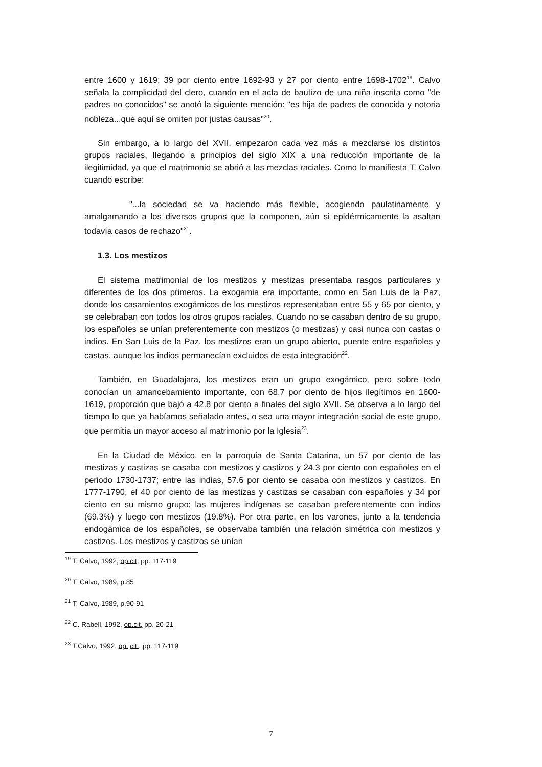entre 1600 y 1619; 39 por ciento entre 1692-93 y 27 por ciento entre 1698-1702<sup>19</sup>. Calvo señala la complicidad del clero, cuando en el acta de bautizo de una niña inscrita como "de padres no conocidos" se anotó la siguiente mención: "es hija de padres de conocida y notoria nobleza...que aquí se omiten por justas causas"<sup>20</sup>.
Sin embargo, a lo largo del XVII, empezaron cada vez más a mezclarse los distintos grupos raciales, llegando a principios del siglo XIX a una reducción importante de la ilegitimidad, ya que el matrimonio se abrió a las mezclas raciales. Como lo manifiesta T. Calvo cuando escribe:
"...la sociedad se va haciendo más flexible, acogiendo paulatinamente y amalgamando a los diversos grupos que la componen, aún si epidérmicamente la asaltan todavía casos de rechazo"<sup>21</sup>.
1.3. Los mestizos
El sistema matrimonial de los mestizos y mestizas presentaba rasgos particulares y diferentes de los dos primeros. La exogamia era importante, como en San Luis de la Paz, donde los casamientos exogámicos de los mestizos representaban entre 55 y 65 por ciento, y se celebraban con todos los otros grupos raciales. Cuando no se casaban dentro de su grupo, los españoles se unían preferentemente con mestizos (o mestizas) y casi nunca con castas o indios. En San Luis de la Paz, los mestizos eran un grupo abierto, puente entre españoles y castas, aunque los indios permanecían excluidos de esta integración<sup>22</sup>.
También, en Guadalajara, los mestizos eran un grupo exogámico, pero sobre todo conocían un amancebamiento importante, con 68.7 por ciento de hijos ilegítimos en 1600-1619, proporción que bajó a 42.8 por ciento a finales del siglo XVII. Se observa a lo largo del tiempo lo que ya habíamos señalado antes, o sea una mayor integración social de este grupo, que permitía un mayor acceso al matrimonio por la Iglesia<sup>23</sup>.
En la Ciudad de México, en la parroquia de Santa Catarina, un 57 por ciento de las mestizas y castizas se casaba con mestizos y castizos y 24.3 por ciento con españoles en el periodo 1730-1737; entre las indias, 57.6 por ciento se casaba con mestizos y castizos. En 1777-1790, el 40 por ciento de las mestizas y castizas se casaban con españoles y 34 por ciento en su mismo grupo; las mujeres indígenas se casaban preferentemente con indios (69.3%) y luego con mestizos (19.8%). Por otra parte, en los varones, junto a la tendencia endogámica de los españoles, se observaba también una relación simétrica con mestizos y castizos. Los mestizos y castizos se unían
<sup>19</sup> T. Calvo, 1992, op.cit, pp. 117-119
<sup>20</sup> T. Calvo, 1989, p.85
<sup>21</sup> T. Calvo, 1989, p.90-91
<sup>22</sup> C. Rabell, 1992, op.cit, pp. 20-21
<sup>23</sup> T.Calvo, 1992, op. cit., pp. 117-119
7